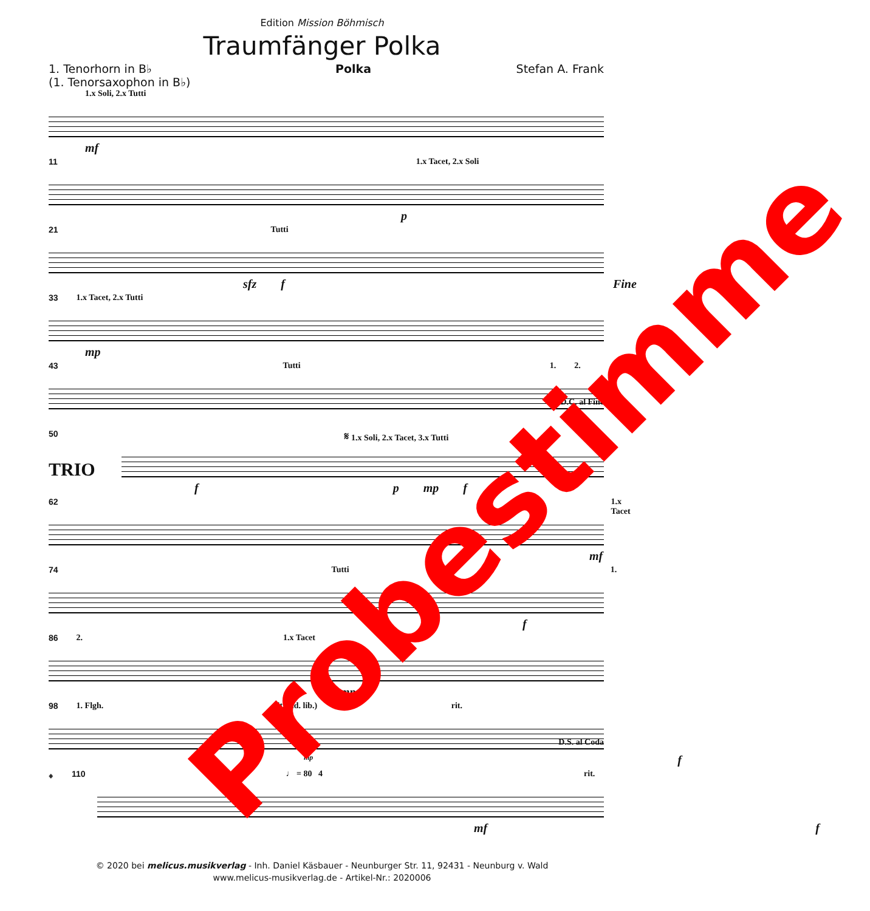Edition Mission Böhmisch
Traumfänger Polka
1. Tenorhorn in B♭
(1. Tenorsaxophon in B♭)
Polka Stefan A. Frank
1.x Soli, 2.x Tutti
mf
11 1.x Tacet, 2.x Soli
p
21 Tutti
sfz f Fine
33 1.x Tacet, 2.x Tutti
mp
43 Tutti 1. 2.
D.C. al Fine
50 𝄋 1.x Soli, 2.x Tacet, 3.x Tutti
TRIO
f p mp f
62 1.x Tacet
mf
74 Tutti 1.
f
86 2. 1.x Tacet
mp
98 1. Flgh. rit. (ad. lib.) 2. rit.
mp f
D.S. al Coda
𝄌 110 ♩ = 80 4 rit.
mf f
Probestimme
© 2020 bei melicus.musikverlag - Inh. Daniel Käsbauer - Neunburger Str. 11, 92431 - Neunburg v. Wald
www.melicus-musikverlag.de - Artikel-Nr.: 2020006